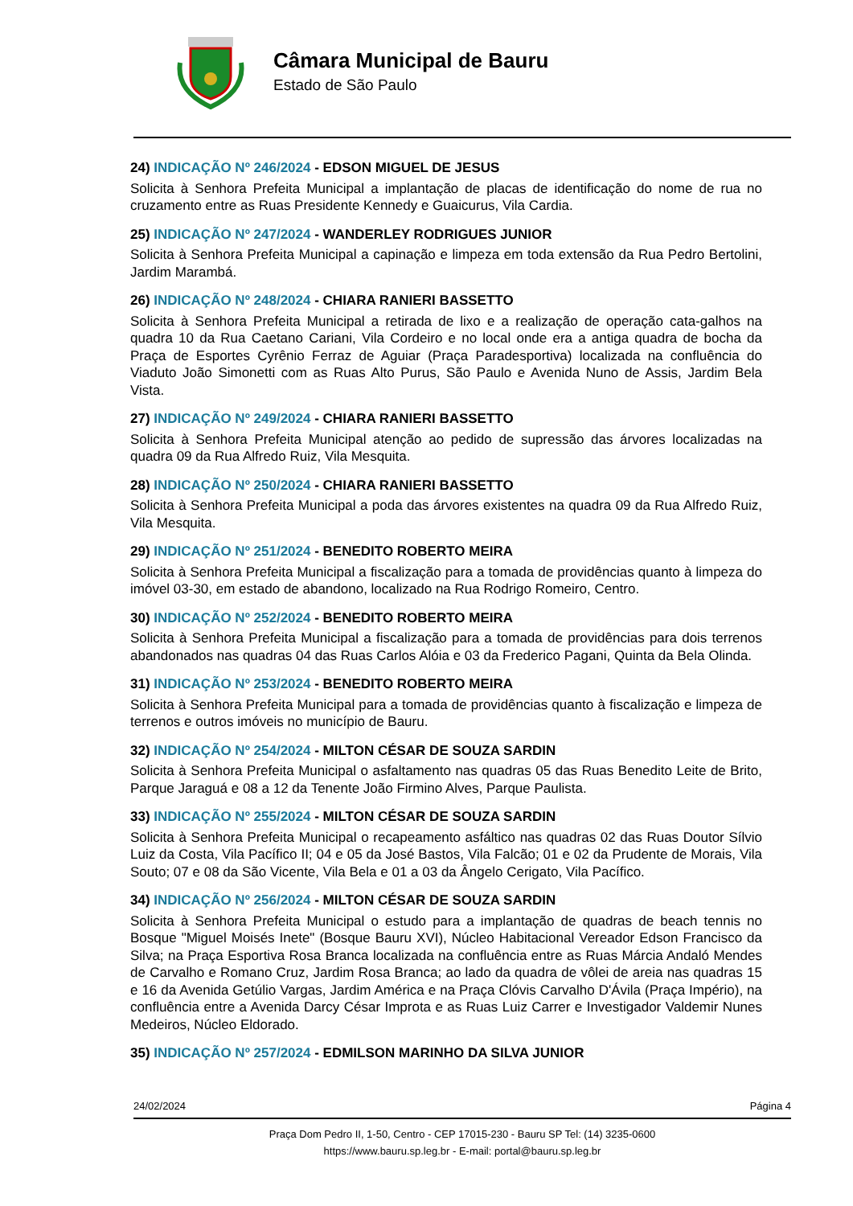Câmara Municipal de Bauru
Estado de São Paulo
24) INDICAÇÃO Nº 246/2024 - EDSON MIGUEL DE JESUS
Solicita à Senhora Prefeita Municipal a implantação de placas de identificação do nome de rua no cruzamento entre as Ruas Presidente Kennedy e Guaicurus, Vila Cardia.
25) INDICAÇÃO Nº 247/2024 - WANDERLEY RODRIGUES JUNIOR
Solicita à Senhora Prefeita Municipal a capinação e limpeza em toda extensão da Rua Pedro Bertolini, Jardim Marambá.
26) INDICAÇÃO Nº 248/2024 - CHIARA RANIERI BASSETTO
Solicita à Senhora Prefeita Municipal a retirada de lixo e a realização de operação cata-galhos na quadra 10 da Rua Caetano Cariani, Vila Cordeiro e no local onde era a antiga quadra de bocha da Praça de Esportes Cyrênio Ferraz de Aguiar (Praça Paradesportiva) localizada na confluência do Viaduto João Simonetti com as Ruas Alto Purus, São Paulo e Avenida Nuno de Assis, Jardim Bela Vista.
27) INDICAÇÃO Nº 249/2024 - CHIARA RANIERI BASSETTO
Solicita à Senhora Prefeita Municipal atenção ao pedido de supressão das árvores localizadas na quadra 09 da Rua Alfredo Ruiz, Vila Mesquita.
28) INDICAÇÃO Nº 250/2024 - CHIARA RANIERI BASSETTO
Solicita à Senhora Prefeita Municipal a poda das árvores existentes na quadra 09 da Rua Alfredo Ruiz, Vila Mesquita.
29) INDICAÇÃO Nº 251/2024 - BENEDITO ROBERTO MEIRA
Solicita à Senhora Prefeita Municipal a fiscalização para a tomada de providências quanto à limpeza do imóvel 03-30, em estado de abandono, localizado na Rua Rodrigo Romeiro, Centro.
30) INDICAÇÃO Nº 252/2024 - BENEDITO ROBERTO MEIRA
Solicita à Senhora Prefeita Municipal a fiscalização para a tomada de providências para dois terrenos abandonados nas quadras 04 das Ruas Carlos Alóia e 03 da Frederico Pagani, Quinta da Bela Olinda.
31) INDICAÇÃO Nº 253/2024 - BENEDITO ROBERTO MEIRA
Solicita à Senhora Prefeita Municipal para a tomada de providências quanto à fiscalização e limpeza de terrenos e outros imóveis no município de Bauru.
32) INDICAÇÃO Nº 254/2024 - MILTON CÉSAR DE SOUZA SARDIN
Solicita à Senhora Prefeita Municipal o asfaltamento nas quadras 05 das Ruas Benedito Leite de Brito, Parque Jaraguá e 08 a 12 da Tenente João Firmino Alves, Parque Paulista.
33) INDICAÇÃO Nº 255/2024 - MILTON CÉSAR DE SOUZA SARDIN
Solicita à Senhora Prefeita Municipal o recapeamento asfáltico nas quadras 02 das Ruas Doutor Sílvio Luiz da Costa, Vila Pacífico II; 04 e 05 da José Bastos, Vila Falcão; 01 e 02 da Prudente de Morais, Vila Souto; 07 e 08 da São Vicente, Vila Bela e 01 a 03 da Ângelo Cerigato, Vila Pacífico.
34) INDICAÇÃO Nº 256/2024 - MILTON CÉSAR DE SOUZA SARDIN
Solicita à Senhora Prefeita Municipal o estudo para a implantação de quadras de beach tennis no Bosque "Miguel Moisés Inete" (Bosque Bauru XVI), Núcleo Habitacional Vereador Edson Francisco da Silva; na Praça Esportiva Rosa Branca localizada na confluência entre as Ruas Márcia Andaló Mendes de Carvalho e Romano Cruz, Jardim Rosa Branca; ao lado da quadra de vôlei de areia nas quadras 15 e 16 da Avenida Getúlio Vargas, Jardim América e na Praça Clóvis Carvalho D'Ávila (Praça Império), na confluência entre a Avenida Darcy César Improta e as Ruas Luiz Carrer e Investigador Valdemir Nunes Medeiros, Núcleo Eldorado.
35) INDICAÇÃO Nº 257/2024 - EDMILSON MARINHO DA SILVA JUNIOR
24/02/2024 Página 4
Praça Dom Pedro II, 1-50, Centro - CEP 17015-230 - Bauru SP Tel: (14) 3235-0600
https://www.bauru.sp.leg.br - E-mail: portal@bauru.sp.leg.br